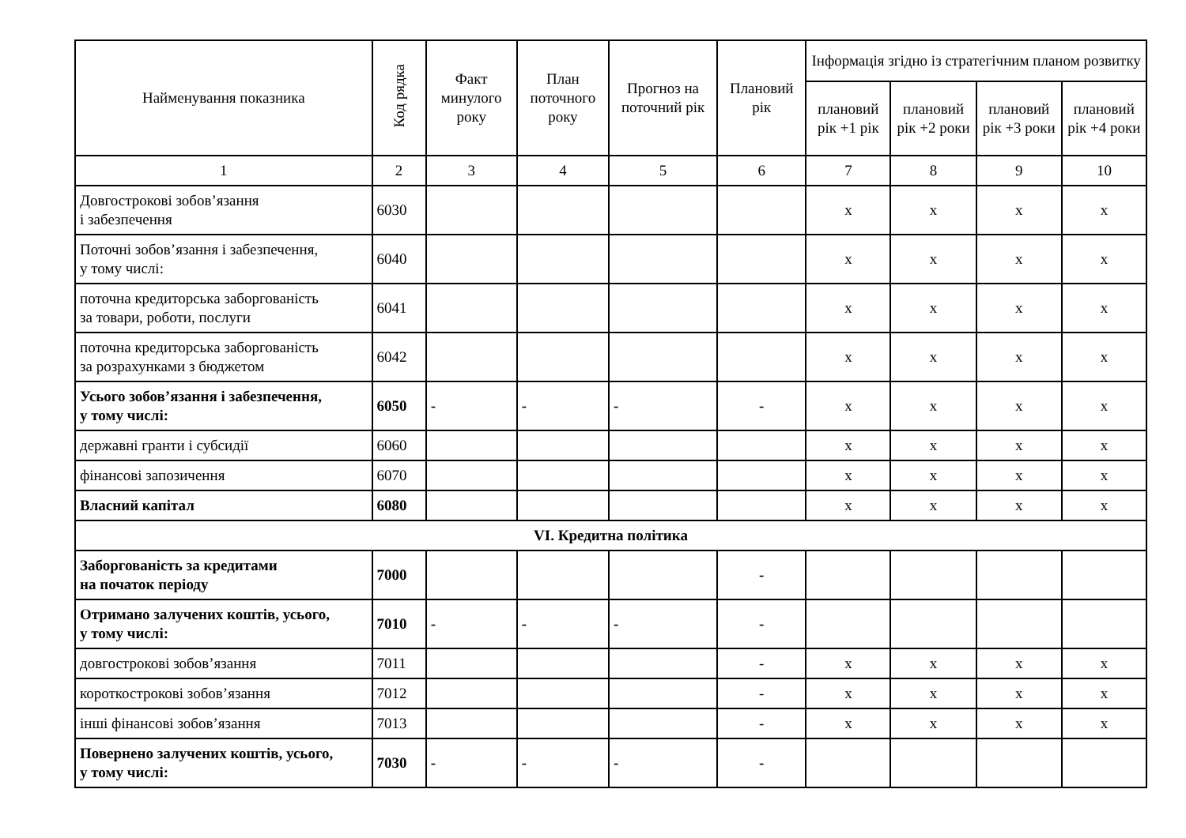| Найменування показника | Код рядка | Факт минулого року | План поточного року | Прогноз на поточний рік | Плановий рік | Інформація згідно із стратегічним планом розвитку | | | |
| --- | --- | --- | --- | --- | --- | --- | --- | --- | --- |
| | | | | | | плановий рік +1 рік | плановий рік +2 роки | плановий рік +3 роки | плановий рік +4 роки |
| 1 | 2 | 3 | 4 | 5 | 6 | 7 | 8 | 9 | 10 |
| Довгострокові зобов’язання і забезпечення | 6030 | | | | | х | х | х | х |
| Поточні зобов’язання і забезпечення, у тому числі: | 6040 | | | | | х | х | х | х |
| поточна кредиторська заборгованість за товари, роботи, послуги | 6041 | | | | | х | х | х | х |
| поточна кредиторська заборгованість за розрахунками з бюджетом | 6042 | | | | | х | х | х | х |
| Усього зобов’язання і забезпечення, у тому числі: | 6050 | - | - | - | - | х | х | х | х |
| державні гранти і субсидії | 6060 | | | | | х | х | х | х |
| фінансові запозичення | 6070 | | | | | х | х | х | х |
| Власний капітал | 6080 | | | | | х | х | х | х |
| VI. Кредитна політика | | | | | | | | | |
| Заборгованість за кредитами на початок періоду | 7000 | | | | - | | | | |
| Отримано залучених коштів, усього, у тому числі: | 7010 | - | - | - | - | | | | |
| довгострокові зобов’язання | 7011 | | | | - | х | х | х | х |
| короткострокові зобов’язання | 7012 | | | | - | х | х | х | х |
| інші фінансові зобов’язання | 7013 | | | | - | х | х | х | х |
| Повернено залучених коштів, усього, у тому числі: | 7030 | - | - | - | - | | | | |